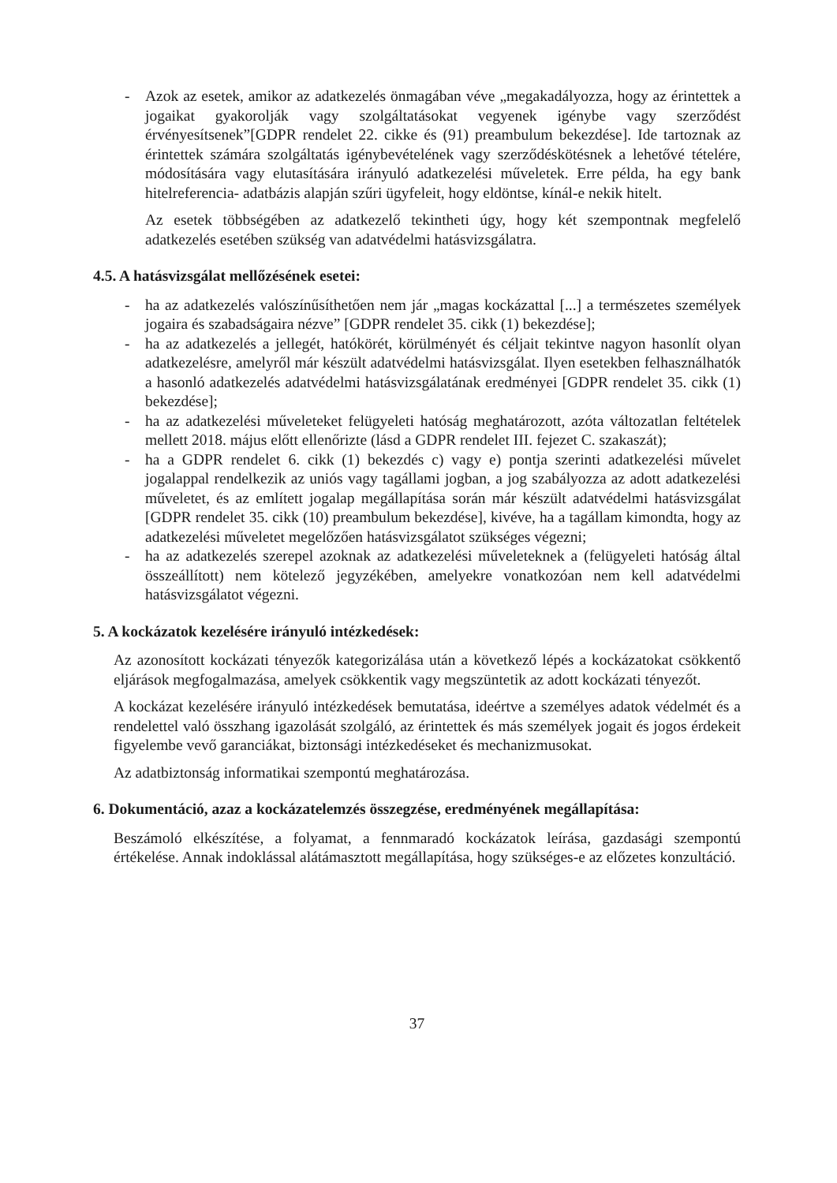- Azok az esetek, amikor az adatkezelés önmagában véve „megakadályozza, hogy az érintettek a jogaikat gyakorolják vagy szolgáltatásokat vegyenek igénybe vagy szerződést érvényesítsenek”[GDPR rendelet 22. cikke és (91) preambulum bekezdése]. Ide tartoznak az érintettek számára szolgáltatás igénybevételének vagy szerződéskötésnek a lehetővé tételére, módosítására vagy elutasítására irányuló adatkezelési műveletek. Erre példa, ha egy bank hitelreferencia- adatbázis alapján szűri ügyfeleit, hogy eldöntse, kínál-e nekik hitelt.
Az esetek többségében az adatkezelő tekintheti úgy, hogy két szempontnak megfelelő adatkezelés esetében szükség van adatvédelmi hatásvizsgálatra.
4.5. A hatásvizsgálat mellőzésének esetei:
- ha az adatkezelés valószínűsíthetően nem jár „magas kockázattal [...] a természetes személyek jogaira és szabadságaira nézve” [GDPR rendelet 35. cikk (1) bekezdése];
- ha az adatkezelés a jellegét, hatókörét, körülményét és céljait tekintve nagyon hasonlít olyan adatkezelésre, amelyről már készült adatvédelmi hatásvizsgálat. Ilyen esetekben felhasználhatók a hasonló adatkezelés adatvédelmi hatásvizsgálatának eredményei [GDPR rendelet 35. cikk (1) bekezdése];
- ha az adatkezelési műveleteket felügyeleti hatóság meghatározott, azóta változatlan feltételek mellett 2018. május előtt ellenőrizte (lásd a GDPR rendelet III. fejezet C. szakaszát);
- ha a GDPR rendelet 6. cikk (1) bekezdés c) vagy e) pontja szerinti adatkezelési művelet jogalappal rendelkezik az uniós vagy tagállami jogban, a jog szabályozza az adott adatkezelési műveletet, és az említett jogalap megállapítása során már készült adatvédelmi hatásvizsgálat [GDPR rendelet 35. cikk (10) preambulum bekezdése], kivéve, ha a tagállam kimondta, hogy az adatkezelési műveletet megelőzően hatásvizsgálatot szükséges végezni;
- ha az adatkezelés szerepel azoknak az adatkezelési műveleteknek a (felügyeleti hatóság által összeállított) nem kötelező jegyzékében, amelyekre vonatkozóan nem kell adatvédelmi hatásvizsgálatot végezni.
5. A kockázatok kezelésére irányuló intézkedések:
Az azonosított kockázati tényezők kategorizálása után a következő lépés a kockázatokat csökkentő eljárások megfogalmazása, amelyek csökkentik vagy megszüntetik az adott kockázati tényezőt.
A kockázat kezelésére irányuló intézkedések bemutatása, ideértve a személyes adatok védelmét és a rendelettel való összhang igazolását szolgáló, az érintettek és más személyek jogait és jogos érdekeit figyelembe vevő garanciákat, biztonsági intézkedéseket és mechanizmusokat.
Az adatbiztonság informatikai szempontú meghatározása.
6. Dokumentáció, azaz a kockázatelemzés összegzése, eredményének megállapítása:
Beszámoló elkészítése, a folyamat, a fennmaradó kockázatok leírása, gazdasági szempontú értékelése. Annak indoklással alátámasztott megállapítása, hogy szükséges-e az előzetes konzultáció.
37